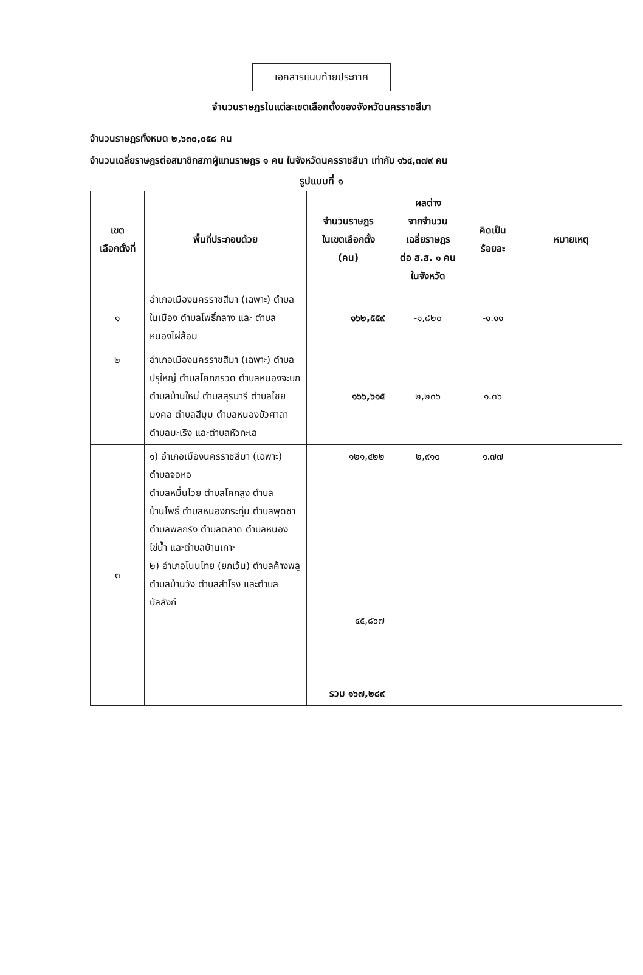เอกสารแนบท้ายประกาศ
จำนวนราษฎรในแต่ละเขตเลือกตั้งของจังหวัดนครราชสีมา
จำนวนราษฎรทั้งหมด ๒,๖๓๐,๐๕๘ คน
จำนวนเฉลี่ยราษฎรต่อสมาชิกสภาผู้แทนราษฎร ๑ คน ในจังหวัดนครราชสีมา เท่ากับ ๑๖๔,๓๗๙ คน
รูปแบบที่ ๑
| เขต เลือกตั้งที่ | พื้นที่ประกอบด้วย | จำนวนราษฎร ในเขตเลือกตั้ง (คน) | ผลต่าง จากจำนวน เฉลี่ยราษฎร ต่อ ส.ส. ๑ คน ในจังหวัด | คิดเป็น ร้อยละ | หมายเหตุ |
| --- | --- | --- | --- | --- | --- |
| ๑ | อำเภอเมืองนครราชสีมา (เฉพาะ) ตำบลในเมือง ตำบลโพธิ์กลาง และ ตำบลหนองไผ่ล้อม | ๑๖๒,๕๕๙ | -๑,๘๒๐ | -๑.๑๑ | |
| ๒ | อำเภอเมืองนครราชสีมา (เฉพาะ) ตำบลปรุใหญ่ ตำบลโคกกรวด ตำบลหนองจะบก ตำบลบ้านใหม่ ตำบลสุรนารี ตำบลไชยมงคล ตำบลสีมุม ตำบลหนองบัวศาลา ตำบลมะเริง และตำบลหัวทะเล | ๑๖๖,๖๑๕ | ๒,๒๓๖ | ๑.๓๖ | |
| ๓ | ๑) อำเภอเมืองนครราชสีมา (เฉพาะ) ตำบลจอหอ ตำบลหมื่นไวย ตำบลโคกสูง ตำบลบ้านโพธิ์ ตำบลหนองกระทุ่ม ตำบลพุดซา ตำบลพลกรัง ตำบลตลาด ตำบลหนองไข่น้ำ และตำบลบ้านเกาะ ๒) อำเภอโนนไทย (ยกเว้น) ตำบลค้างพลู ตำบลบ้านวัง ตำบลสำโรง และตำบลบัลลังก์ | ๑๒๑,๔๒๒ ๔๕,๘๖๗ รวม ๑๖๗,๒๘๙ | ๒,๙๑๐ | ๑.๗๗ | |